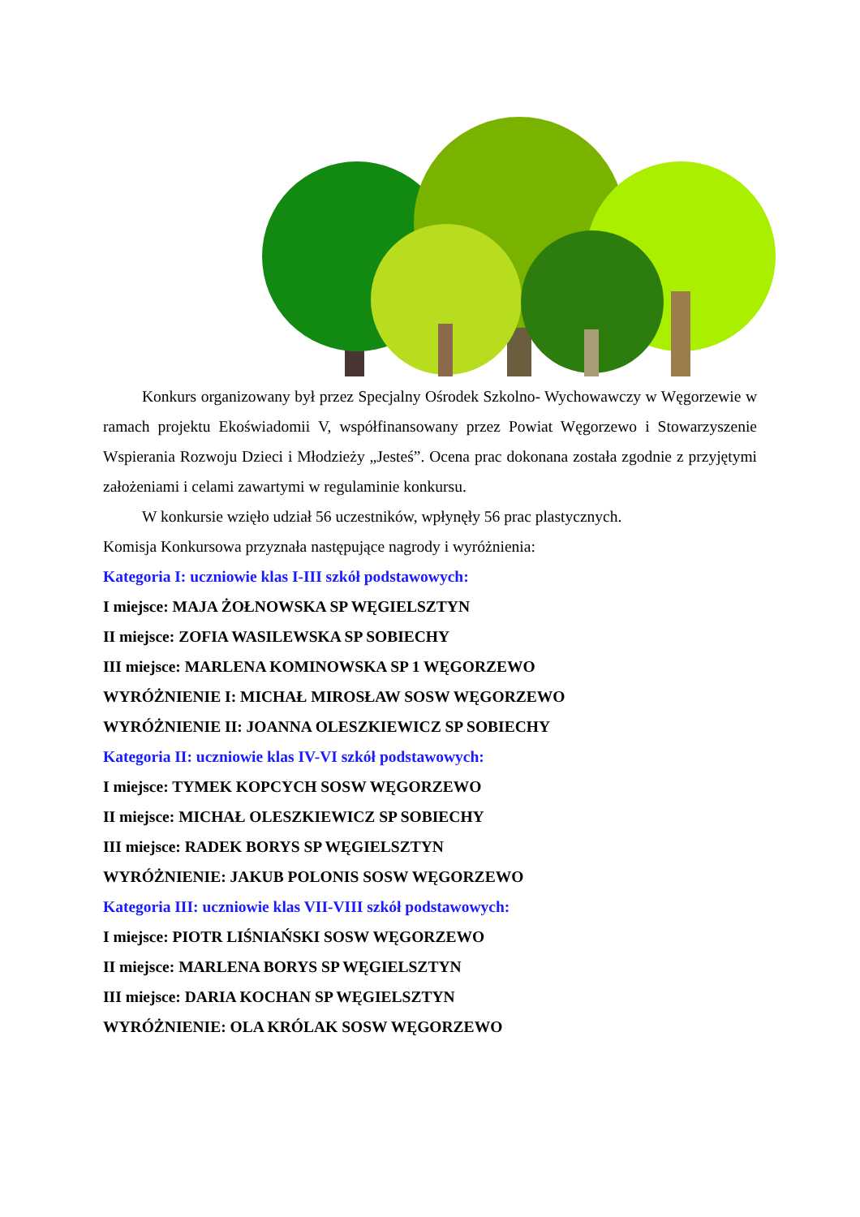Konkurs organizowany był przez Specjalny Ośrodek Szkolno- Wychowawczy w Węgorzewie w ramach projektu Ekoświadomii V, współfinansowany przez Powiat Węgorzewo i Stowarzyszenie Wspierania Rozwoju Dzieci i Młodzieży „Jesteś”. Ocena prac dokonana została zgodnie z przyjętymi założeniami i celami zawartymi w regulaminie konkursu.
W konkursie wzięło udział 56 uczestników, wpłynęły 56 prac plastycznych.
Komisja Konkursowa przyznała następujące nagrody i wyróżnienia:
Kategoria I: uczniowie klas I-III szkół podstawowych:
I miejsce: MAJA ŻOŁNOWSKA SP WĘGIELSZTYN
II miejsce: ZOFIA WASILEWSKA SP SOBIECHY
III miejsce: MARLENA KOMINOWSKA SP 1 WĘGORZEWO
WYRÓŻNIENIE I: MICHAŁ MIROSŁAW SOSW WĘGORZEWO
WYRÓŻNIENIE II: JOANNA OLESZKIEWICZ SP SOBIECHY
Kategoria II: uczniowie klas IV-VI szkół podstawowych:
I miejsce: TYMEK KOPCYCH SOSW WĘGORZEWO
II miejsce: MICHAŁ OLESZKIEWICZ SP SOBIECHY
III miejsce: RADEK BORYS SP WĘGIELSZTYN
WYRÓŻNIENIE: JAKUB POLONIS SOSW WĘGORZEWO
Kategoria III: uczniowie klas VII-VIII szkół podstawowych:
I miejsce: PIOTR LIŚNIAŃSKI SOSW WĘGORZEWO
II miejsce: MARLENA BORYS SP WĘGIELSZTYN
III miejsce: DARIA KOCHAN SP WĘGIELSZTYN
WYRÓŻNIENIE: OLA KRÓLAK SOSW WĘGORZEWO